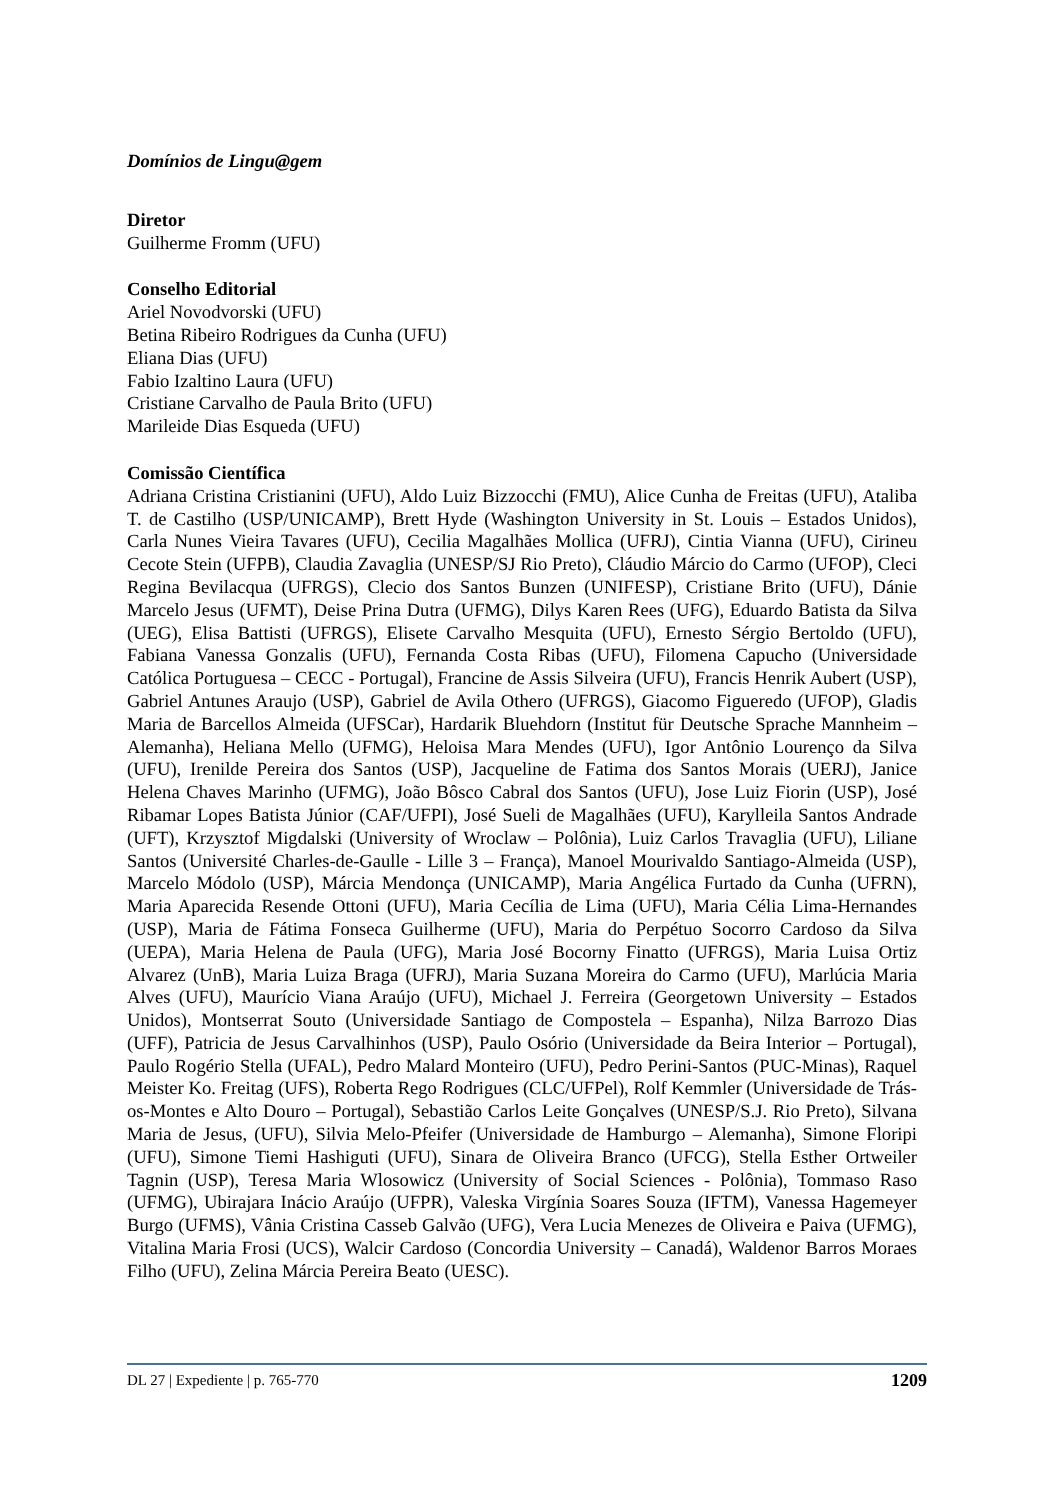Domínios de Lingu@gem
Diretor
Guilherme Fromm (UFU)
Conselho Editorial
Ariel Novodvorski (UFU)
Betina Ribeiro Rodrigues da Cunha (UFU)
Eliana Dias (UFU)
Fabio Izaltino Laura (UFU)
Cristiane Carvalho de Paula Brito (UFU)
Marileide Dias Esqueda (UFU)
Comissão Científica
Adriana Cristina Cristianini (UFU), Aldo Luiz Bizzocchi (FMU), Alice Cunha de Freitas (UFU), Ataliba T. de Castilho (USP/UNICAMP), Brett Hyde (Washington University in St. Louis – Estados Unidos), Carla Nunes Vieira Tavares (UFU), Cecilia Magalhães Mollica (UFRJ), Cintia Vianna (UFU), Cirineu Cecote Stein (UFPB), Claudia Zavaglia (UNESP/SJ Rio Preto), Cláudio Márcio do Carmo (UFOP), Cleci Regina Bevilacqua (UFRGS), Clecio dos Santos Bunzen (UNIFESP), Cristiane Brito (UFU), Dánie Marcelo Jesus (UFMT), Deise Prina Dutra (UFMG), Dilys Karen Rees (UFG), Eduardo Batista da Silva (UEG), Elisa Battisti (UFRGS), Elisete Carvalho Mesquita (UFU), Ernesto Sérgio Bertoldo (UFU), Fabiana Vanessa Gonzalis (UFU), Fernanda Costa Ribas (UFU), Filomena Capucho (Universidade Católica Portuguesa – CECC - Portugal), Francine de Assis Silveira (UFU), Francis Henrik Aubert (USP), Gabriel Antunes Araujo (USP), Gabriel de Avila Othero (UFRGS), Giacomo Figueredo (UFOP), Gladis Maria de Barcellos Almeida (UFSCar), Hardarik Bluehdorn (Institut für Deutsche Sprache Mannheim – Alemanha), Heliana Mello (UFMG), Heloisa Mara Mendes (UFU), Igor Antônio Lourenço da Silva (UFU), Irenilde Pereira dos Santos (USP), Jacqueline de Fatima dos Santos Morais (UERJ), Janice Helena Chaves Marinho (UFMG), João Bôsco Cabral dos Santos (UFU), Jose Luiz Fiorin (USP), José Ribamar Lopes Batista Júnior (CAF/UFPI), José Sueli de Magalhães (UFU), Karylleila Santos Andrade (UFT), Krzysztof Migdalski (University of Wroclaw – Polônia), Luiz Carlos Travaglia (UFU), Liliane Santos (Université Charles-de-Gaulle - Lille 3 – França), Manoel Mourivaldo Santiago-Almeida (USP), Marcelo Módolo (USP), Márcia Mendonça (UNICAMP), Maria Angélica Furtado da Cunha (UFRN), Maria Aparecida Resende Ottoni (UFU), Maria Cecília de Lima (UFU), Maria Célia Lima-Hernandes (USP), Maria de Fátima Fonseca Guilherme (UFU), Maria do Perpétuo Socorro Cardoso da Silva (UEPA), Maria Helena de Paula (UFG), Maria José Bocorny Finatto (UFRGS), Maria Luisa Ortiz Alvarez (UnB), Maria Luiza Braga (UFRJ), Maria Suzana Moreira do Carmo (UFU), Marlúcia Maria Alves (UFU), Maurício Viana Araújo (UFU), Michael J. Ferreira (Georgetown University – Estados Unidos), Montserrat Souto (Universidade Santiago de Compostela – Espanha), Nilza Barrozo Dias (UFF), Patricia de Jesus Carvalhinhos (USP), Paulo Osório (Universidade da Beira Interior – Portugal), Paulo Rogério Stella (UFAL), Pedro Malard Monteiro (UFU), Pedro Perini-Santos (PUC-Minas), Raquel Meister Ko. Freitag (UFS), Roberta Rego Rodrigues (CLC/UFPel), Rolf Kemmler (Universidade de Trás-os-Montes e Alto Douro – Portugal), Sebastião Carlos Leite Gonçalves (UNESP/S.J. Rio Preto), Silvana Maria de Jesus, (UFU), Silvia Melo-Pfeifer (Universidade de Hamburgo – Alemanha), Simone Floripi (UFU), Simone Tiemi Hashiguti (UFU), Sinara de Oliveira Branco (UFCG), Stella Esther Ortweiler Tagnin (USP), Teresa Maria Wlosowicz (University of Social Sciences - Polônia), Tommaso Raso (UFMG), Ubirajara Inácio Araújo (UFPR), Valeska Virgínia Soares Souza (IFTM), Vanessa Hagemeyer Burgo (UFMS), Vânia Cristina Casseb Galvão (UFG), Vera Lucia Menezes de Oliveira e Paiva (UFMG), Vitalina Maria Frosi (UCS), Walcir Cardoso (Concordia University – Canadá), Waldenor Barros Moraes Filho (UFU), Zelina Márcia Pereira Beato (UESC).
DL 27 | Expediente | p. 765-770 1209